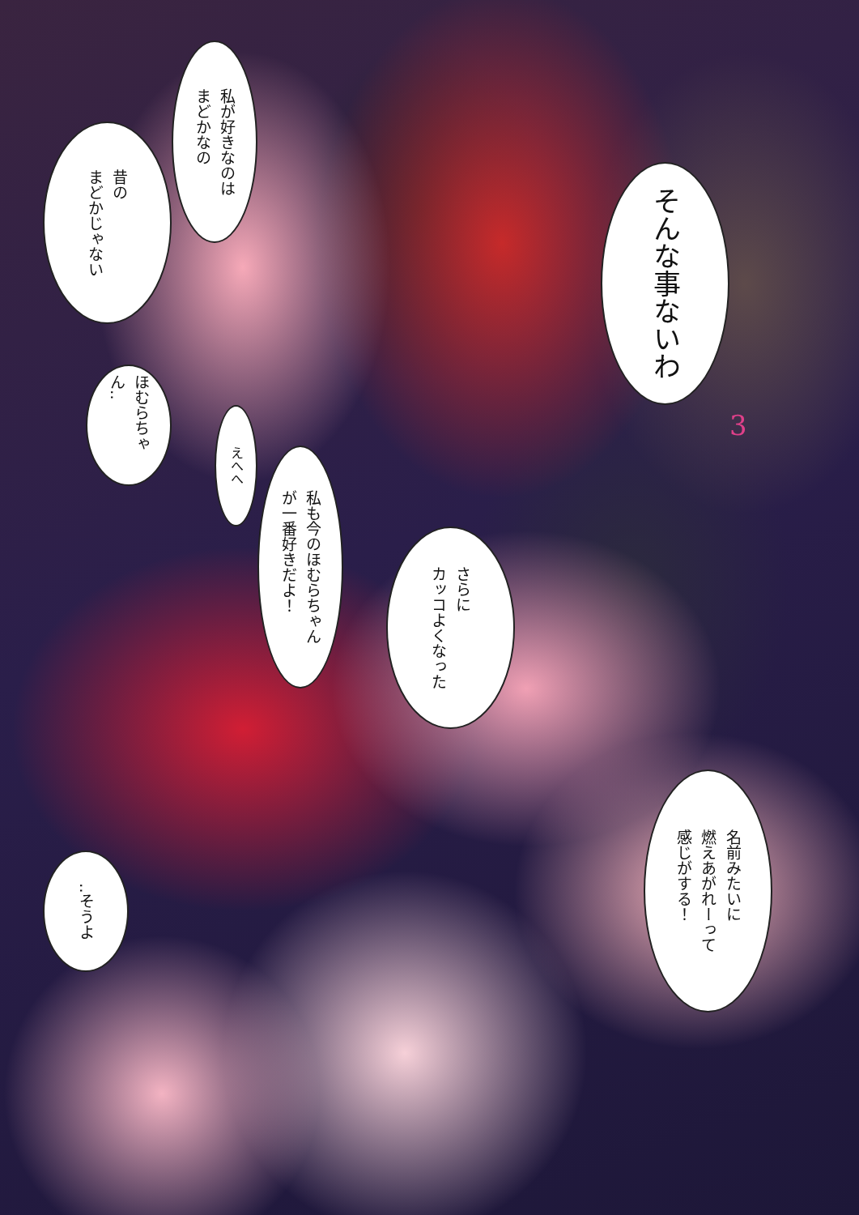そんな事ないわ
私が好きなのは
まどかなの
昔の
まどかじゃない
3
ほむらちゃん‥
えへへ
私も今のほむらちゃん
が一番好きだよ！
さらに
カッコよくなった
名前みたいに
燃えあがれーって
感じがする！
‥そうよ